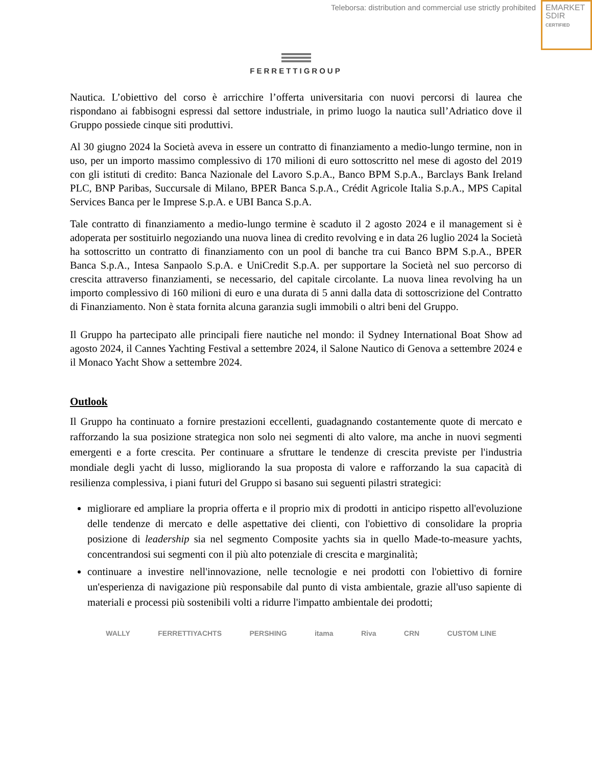Teleborsa: distribution and commercial use strictly prohibited
EMARKET
SDIR
CERTIFIED
FERRETTIGROUP
Nautica. L’obiettivo del corso è arricchire l’offerta universitaria con nuovi percorsi di laurea che rispondano ai fabbisogni espressi dal settore industriale, in primo luogo la nautica sull’Adriatico dove il Gruppo possiede cinque siti produttivi.
Al 30 giugno 2024 la Società aveva in essere un contratto di finanziamento a medio-lungo termine, non in uso, per un importo massimo complessivo di 170 milioni di euro sottoscritto nel mese di agosto del 2019 con gli istituti di credito: Banca Nazionale del Lavoro S.p.A., Banco BPM S.p.A., Barclays Bank Ireland PLC, BNP Paribas, Succursale di Milano, BPER Banca S.p.A., Crédit Agricole Italia S.p.A., MPS Capital Services Banca per le Imprese S.p.A. e UBI Banca S.p.A.
Tale contratto di finanziamento a medio-lungo termine è scaduto il 2 agosto 2024 e il management si è adoperata per sostituirlo negoziando una nuova linea di credito revolving e in data 26 luglio 2024 la Società ha sottoscritto un contratto di finanziamento con un pool di banche tra cui Banco BPM S.p.A., BPER Banca S.p.A., Intesa Sanpaolo S.p.A. e UniCredit S.p.A. per supportare la Società nel suo percorso di crescita attraverso finanziamenti, se necessario, del capitale circolante. La nuova linea revolving ha un importo complessivo di 160 milioni di euro e una durata di 5 anni dalla data di sottoscrizione del Contratto di Finanziamento. Non è stata fornita alcuna garanzia sugli immobili o altri beni del Gruppo.
Il Gruppo ha partecipato alle principali fiere nautiche nel mondo: il Sydney International Boat Show ad agosto 2024, il Cannes Yachting Festival a settembre 2024, il Salone Nautico di Genova a settembre 2024 e il Monaco Yacht Show a settembre 2024.
Outlook
Il Gruppo ha continuato a fornire prestazioni eccellenti, guadagnando costantemente quote di mercato e rafforzando la sua posizione strategica non solo nei segmenti di alto valore, ma anche in nuovi segmenti emergenti e a forte crescita. Per continuare a sfruttare le tendenze di crescita previste per l'industria mondiale degli yacht di lusso, migliorando la sua proposta di valore e rafforzando la sua capacità di resilienza complessiva, i piani futuri del Gruppo si basano sui seguenti pilastri strategici:
migliorare ed ampliare la propria offerta e il proprio mix di prodotti in anticipo rispetto all'evoluzione delle tendenze di mercato e delle aspettative dei clienti, con l'obiettivo di consolidare la propria posizione di leadership sia nel segmento Composite yachts sia in quello Made-to-measure yachts, concentrandosi sui segmenti con il più alto potenziale di crescita e marginalità;
continuare a investire nell'innovazione, nelle tecnologie e nei prodotti con l'obiettivo di fornire un'esperienza di navigazione più responsabile dal punto di vista ambientale, grazie all'uso sapiente di materiali e processi più sostenibili volti a ridurre l'impatto ambientale dei prodotti;
WALLY FERRETTIYACHTS PERSHING itama Riva CRN CUSTOM LINE